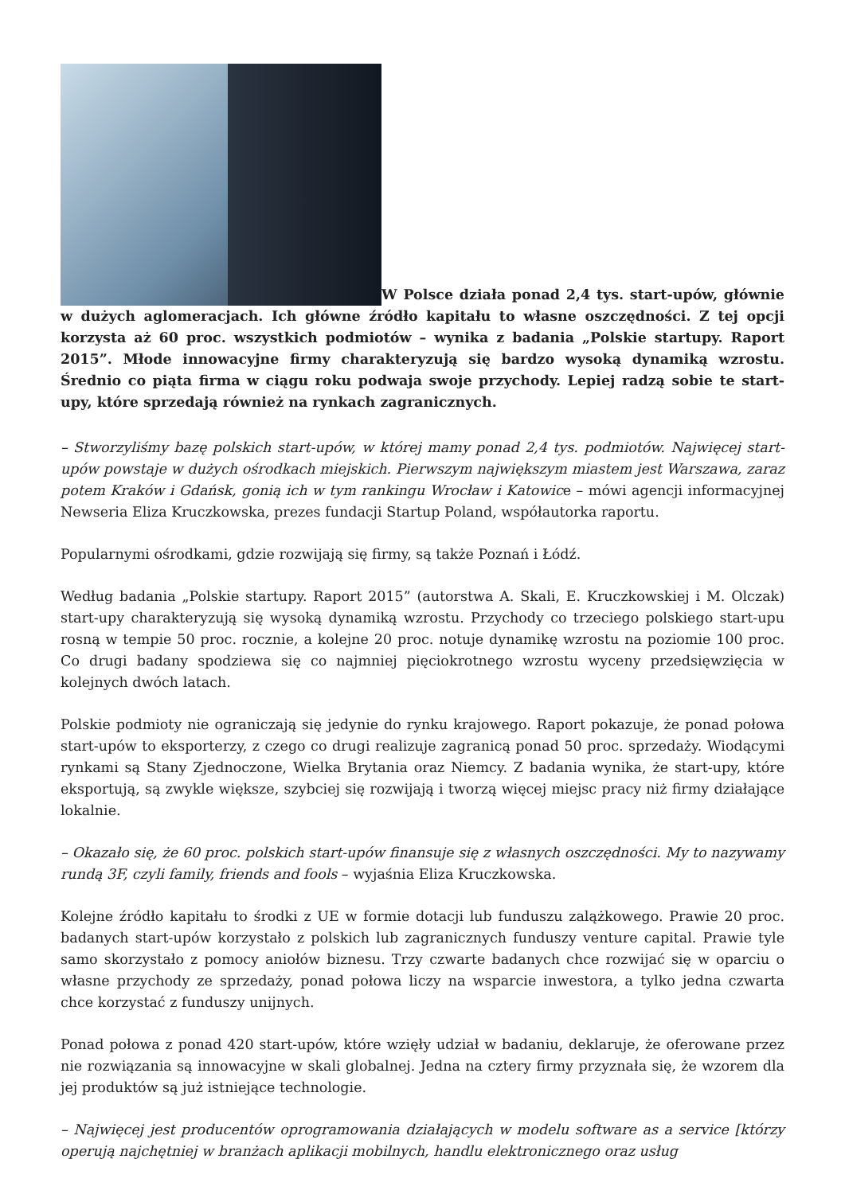W Polsce działa ponad 2,4 tys. start-upów, głównie w dużych aglomeracjach. Ich główne źródło kapitału to własne oszczędności. Z tej opcji korzysta aż 60 proc. wszystkich podmiotów – wynika z badania „Polskie startupy. Raport 2015”. Młode innowacyjne firmy charakteryzują się bardzo wysoką dynamiką wzrostu. Średnio co piąta firma w ciągu roku podwaja swoje przychody. Lepiej radzą sobie te start-upy, które sprzedają również na rynkach zagranicznych.
– Stworzyliśmy bazę polskich start-upów, w której mamy ponad 2,4 tys. podmiotów. Najwięcej start-upów powstaje w dużych ośrodkach miejskich. Pierwszym największym miastem jest Warszawa, zaraz potem Kraków i Gdańsk, gonią ich w tym rankingu Wrocław i Katowice – mówi agencji informacyjnej Newseria Eliza Kruczkowska, prezes fundacji Startup Poland, współautorka raportu.
Popularnymi ośrodkami, gdzie rozwijają się firmy, są także Poznań i Łódź.
Według badania „Polskie startupy. Raport 2015” (autorstwa A. Skali, E. Kruczkowskiej i M. Olczak) start-upy charakteryzują się wysoką dynamiką wzrostu. Przychody co trzeciego polskiego start-upu rosną w tempie 50 proc. rocznie, a kolejne 20 proc. notuje dynamikę wzrostu na poziomie 100 proc. Co drugi badany spodziewa się co najmniej pięciokrotnego wzrostu wyceny przedsięwzięcia w kolejnych dwóch latach.
Polskie podmioty nie ograniczają się jedynie do rynku krajowego. Raport pokazuje, że ponad połowa start-upów to eksporterzy, z czego co drugi realizuje zagranicą ponad 50 proc. sprzedaży. Wiodącymi rynkami są Stany Zjednoczone, Wielka Brytania oraz Niemcy. Z badania wynika, że start-upy, które eksportują, są zwykle większe, szybciej się rozwijają i tworzą więcej miejsc pracy niż firmy działające lokalnie.
– Okazało się, że 60 proc. polskich start-upów finansuje się z własnych oszczędności. My to nazywamy rundą 3F, czyli family, friends and fools – wyjaśnia Eliza Kruczkowska.
Kolejne źródło kapitału to środki z UE w formie dotacji lub funduszu zalążkowego. Prawie 20 proc. badanych start-upów korzystało z polskich lub zagranicznych funduszy venture capital. Prawie tyle samo skorzystało z pomocy aniołów biznesu. Trzy czwarte badanych chce rozwijać się w oparciu o własne przychody ze sprzedaży, ponad połowa liczy na wsparcie inwestora, a tylko jedna czwarta chce korzystać z funduszy unijnych.
Ponad połowa z ponad 420 start-upów, które wzięły udział w badaniu, deklaruje, że oferowane przez nie rozwiązania są innowacyjne w skali globalnej. Jedna na cztery firmy przyznała się, że wzorem dla jej produktów są już istniejące technologie.
– Najwięcej jest producentów oprogramowania działających w modelu software as a service [którzy operują najchętniej w branżach aplikacji mobilnych, handlu elektronicznego oraz usług